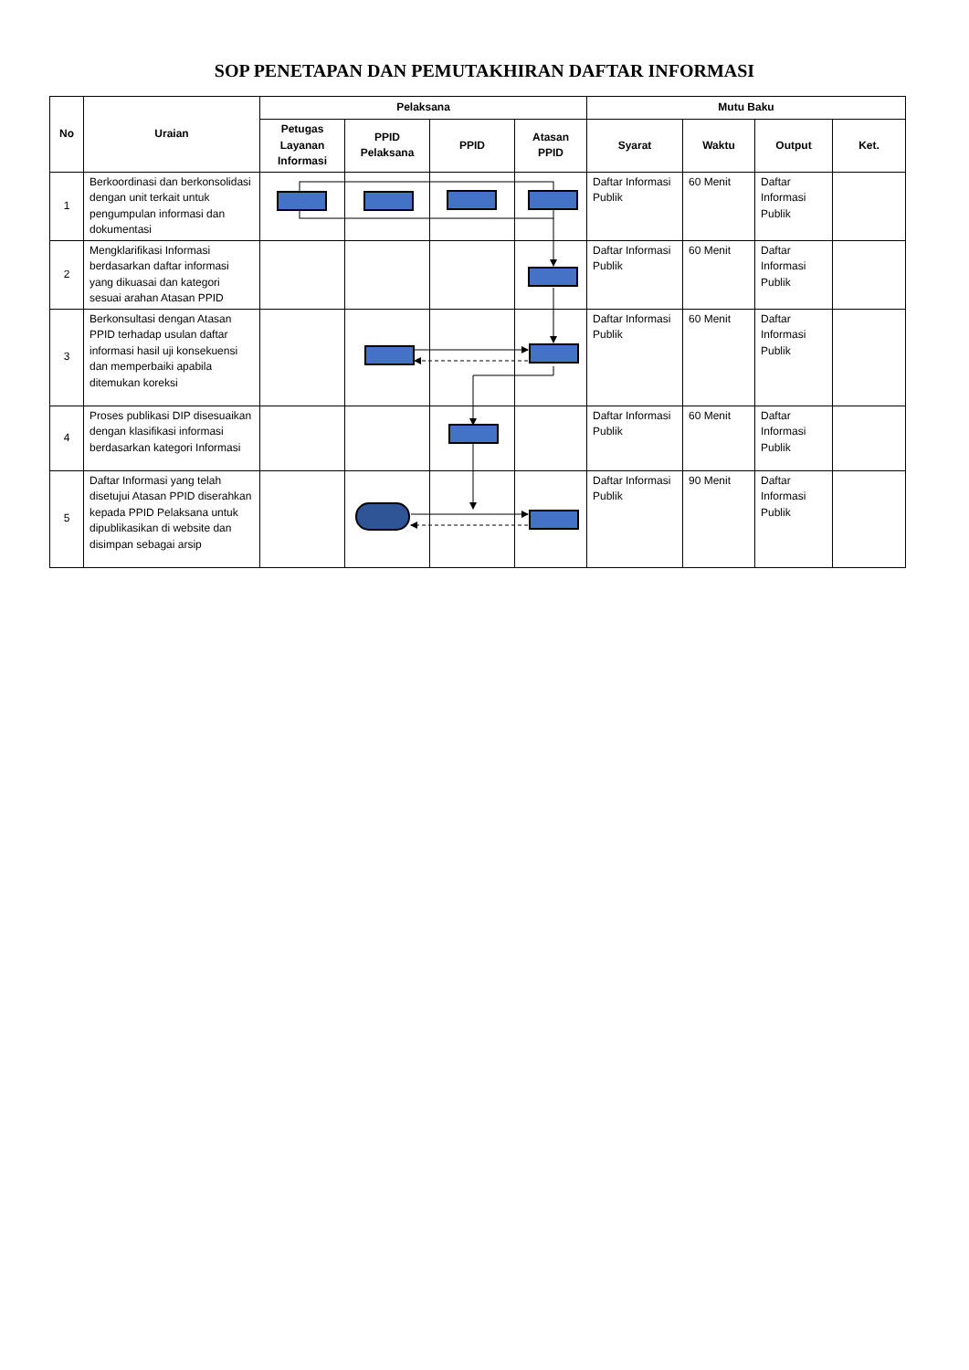SOP PENETAPAN DAN PEMUTAKHIRAN DAFTAR INFORMASI
| No | Uraian | Pelaksana | | | | Mutu Baku | | | |
| --- | --- | --- | --- | --- | --- | --- | --- | --- | --- |
| | | Petugas Layanan Informasi | PPID Pelaksana | PPID | Atasan PPID | Syarat | Waktu | Output | Ket. |
| 1 | Berkoordinasi dan berkonsolidasi dengan unit terkait untuk pengumpulan informasi dan dokumentasi | | | | | Daftar Informasi Publik | 60 Menit | Daftar Informasi Publik | |
| 2 | Mengklarifikasi Informasi berdasarkan daftar informasi yang dikuasai dan kategori sesuai arahan Atasan PPID | | | | | Daftar Informasi Publik | 60 Menit | Daftar Informasi Publik | |
| 3 | Berkonsultasi dengan Atasan PPID terhadap usulan daftar informasi hasil uji konsekuensi dan memperbaiki apabila ditemukan koreksi | | | | | Daftar Informasi Publik | 60 Menit | Daftar Informasi Publik | |
| 4 | Proses publikasi DIP disesuaikan dengan klasifikasi informasi berdasarkan kategori Informasi | | | | | Daftar Informasi Publik | 60 Menit | Daftar Informasi Publik | |
| 5 | Daftar Informasi yang telah disetujui Atasan PPID diserahkan kepada PPID Pelaksana untuk dipublikasikan di website dan disimpan sebagai arsip | | | | | Daftar Informasi Publik | 90 Menit | Daftar Informasi Publik | |